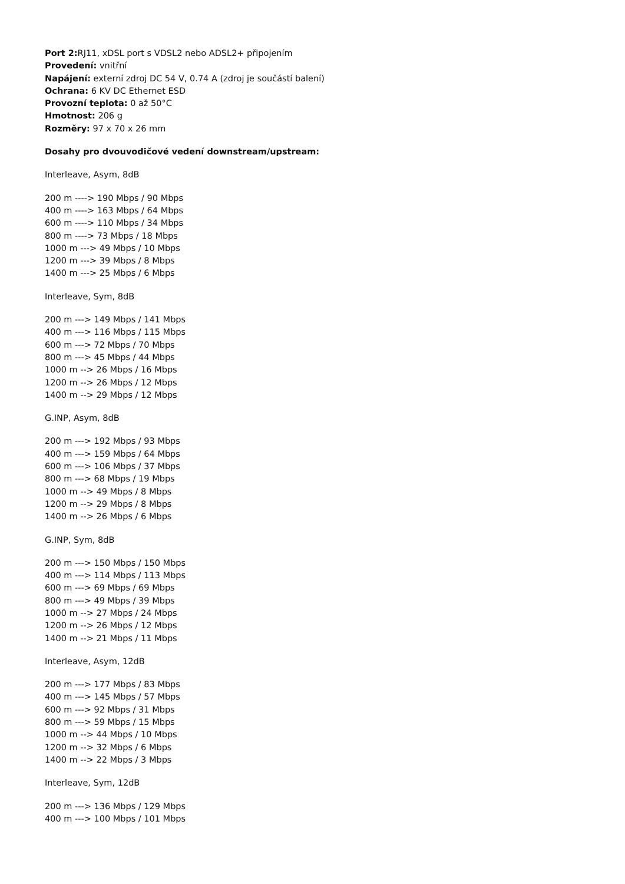Port 2: RJ11, xDSL port s VDSL2 nebo ADSL2+ připojením
Provedení: vnitřní
Napájení: externí zdroj DC 54 V, 0.74 A (zdroj je součástí balení)
Ochrana: 6 KV DC Ethernet ESD
Provozní teplota: 0 až 50°C
Hmotnost: 206 g
Rozměry: 97 x 70 x 26 mm
Dosahy pro dvouvodičové vedení downstream/upstream:
Interleave, Asym, 8dB
200 m ----> 190 Mbps / 90 Mbps
400 m ----> 163 Mbps / 64 Mbps
600 m ----> 110 Mbps / 34 Mbps
800 m ----> 73 Mbps / 18 Mbps
1000 m ---> 49 Mbps / 10 Mbps
1200 m ---> 39 Mbps / 8 Mbps
1400 m ---> 25 Mbps / 6 Mbps
Interleave, Sym, 8dB
200 m ---> 149 Mbps / 141 Mbps
400 m ---> 116 Mbps / 115 Mbps
600 m ---> 72 Mbps / 70 Mbps
800 m ---> 45 Mbps / 44 Mbps
1000 m --> 26 Mbps / 16 Mbps
1200 m --> 26 Mbps / 12 Mbps
1400 m --> 29 Mbps / 12 Mbps
G.INP, Asym, 8dB
200 m ---> 192 Mbps / 93 Mbps
400 m ---> 159 Mbps / 64 Mbps
600 m ---> 106 Mbps / 37 Mbps
800 m ---> 68 Mbps / 19 Mbps
1000 m --> 49 Mbps / 8 Mbps
1200 m --> 29 Mbps / 8 Mbps
1400 m --> 26 Mbps / 6 Mbps
G.INP, Sym, 8dB
200 m ---> 150 Mbps / 150 Mbps
400 m ---> 114 Mbps / 113 Mbps
600 m ---> 69 Mbps / 69 Mbps
800 m ---> 49 Mbps / 39 Mbps
1000 m --> 27 Mbps / 24 Mbps
1200 m --> 26 Mbps / 12 Mbps
1400 m --> 21 Mbps / 11 Mbps
Interleave, Asym, 12dB
200 m ---> 177 Mbps / 83 Mbps
400 m ---> 145 Mbps / 57 Mbps
600 m ---> 92 Mbps / 31 Mbps
800 m ---> 59 Mbps / 15 Mbps
1000 m --> 44 Mbps / 10 Mbps
1200 m --> 32 Mbps / 6 Mbps
1400 m --> 22 Mbps / 3 Mbps
Interleave, Sym, 12dB
200 m ---> 136 Mbps / 129 Mbps
400 m ---> 100 Mbps / 101 Mbps